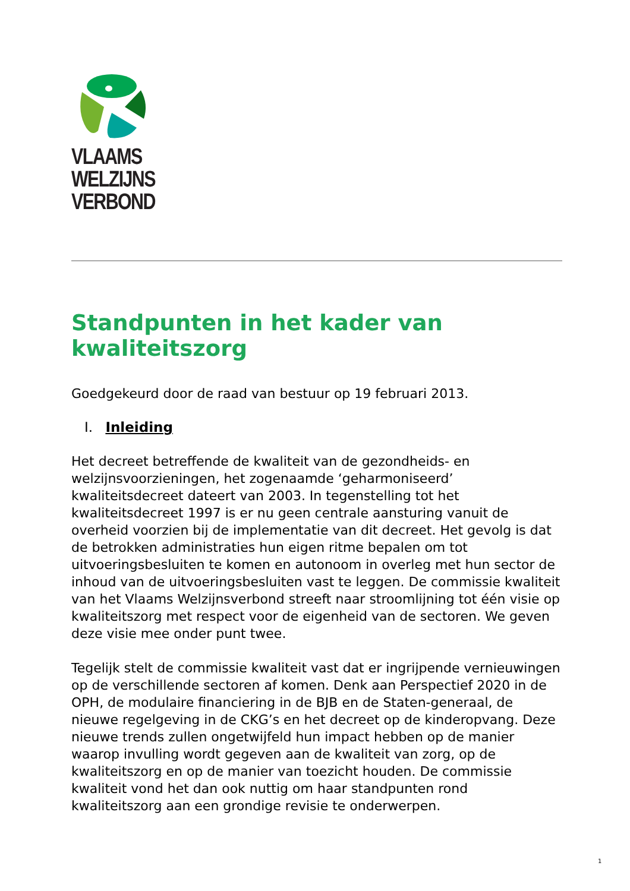VLAAMS
WELZIJNS
VERBOND
Standpunten in het kader van kwaliteitszorg
Goedgekeurd door de raad van bestuur op 19 februari 2013.
I. Inleiding
Het decreet betreffende de kwaliteit van de gezondheids- en welzijnsvoorzieningen, het zogenaamde ‘geharmoniseerd’ kwaliteitsdecreet dateert van 2003. In tegenstelling tot het kwaliteitsdecreet 1997 is er nu geen centrale aansturing vanuit de overheid voorzien bij de implementatie van dit decreet. Het gevolg is dat de betrokken administraties hun eigen ritme bepalen om tot uitvoeringsbesluiten te komen en autonoom in overleg met hun sector de inhoud van de uitvoeringsbesluiten vast te leggen. De commissie kwaliteit van het Vlaams Welzijnsverbond streeft naar stroomlijning tot één visie op kwaliteitszorg met respect voor de eigenheid van de sectoren. We geven deze visie mee onder punt twee.
Tegelijk stelt de commissie kwaliteit vast dat er ingrijpende vernieuwingen op de verschillende sectoren af komen. Denk aan Perspectief 2020 in de OPH, de modulaire financiering in de BJB en de Staten-generaal, de nieuwe regelgeving in de CKG’s en het decreet op de kinderopvang. Deze nieuwe trends zullen ongetwijfeld hun impact hebben op de manier waarop invulling wordt gegeven aan de kwaliteit van zorg, op de kwaliteitszorg en op de manier van toezicht houden. De commissie kwaliteit vond het dan ook nuttig om haar standpunten rond kwaliteitszorg aan een grondige revisie te onderwerpen.
1